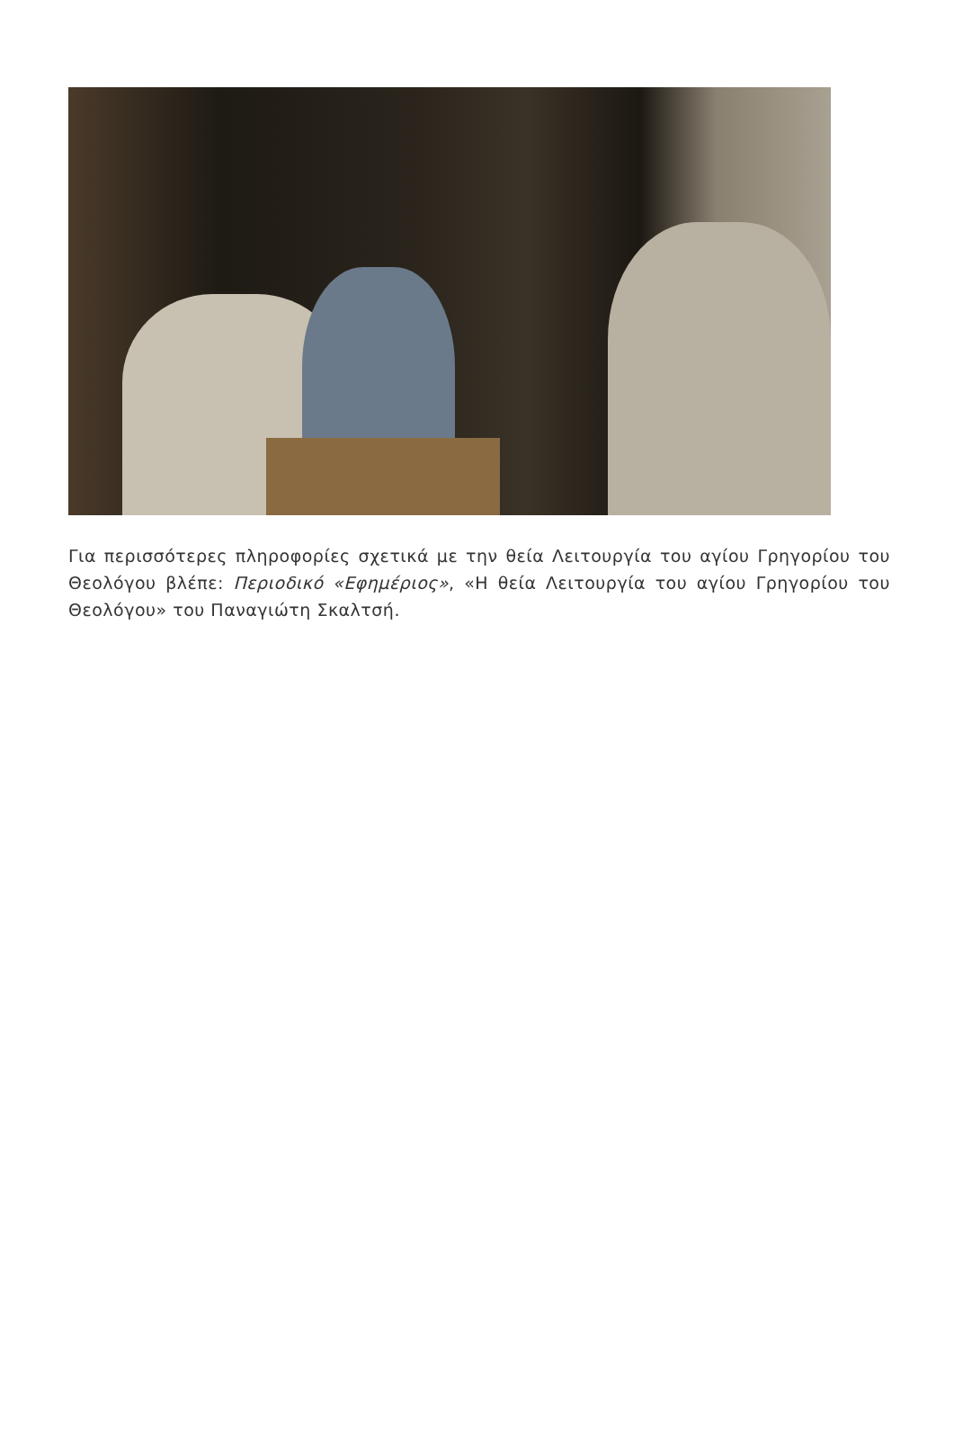Για περισσότερες πληροφορίες σχετικά με την θεία Λειτουργία του αγίου Γρηγορίου του Θεολόγου βλέπε: Περιοδικό «Εφημέριος», «Η θεία Λειτουργία του αγίου Γρηγορίου του Θεολόγου» του Παναγιώτη Σκαλτσή.